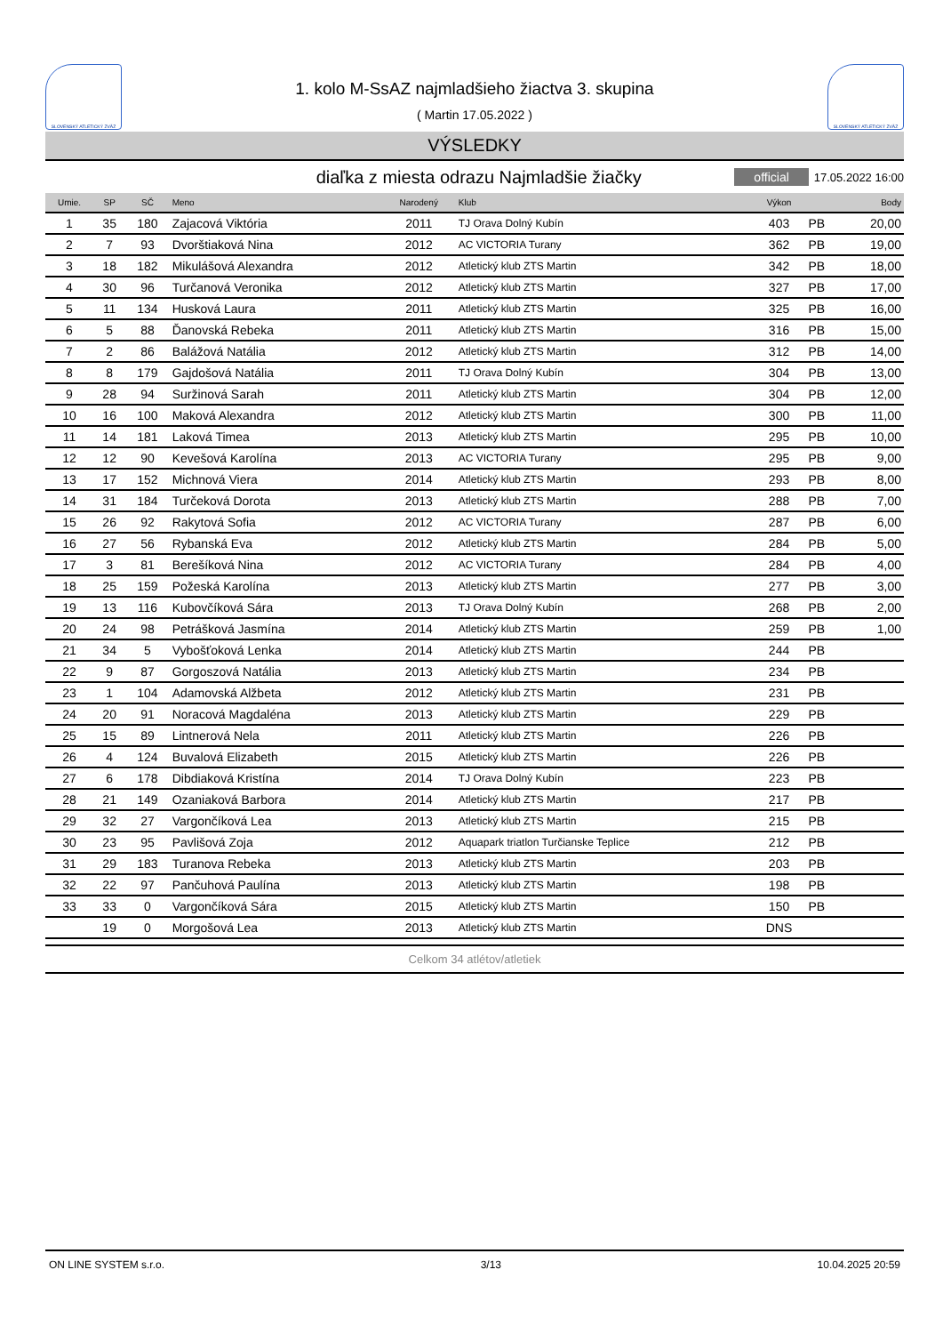SLOVENSKÝ ATLETICKÝ ZVÄZ
1. kolo M-SsAZ najmladšieho žiactva 3. skupina
( Martin 17.05.2022 )
SLOVENSKÝ ATLETICKÝ ZVÄZ
VÝSLEDKY
diaľka z miesta odrazu Najmladšie žiačky official 17.05.2022 16:00
| Umie. | SP | SČ | Meno | Narodený | Klub | Výkon | | Body |
| --- | --- | --- | --- | --- | --- | --- | --- | --- |
| 1 | 35 | 180 | Zajacová Viktória | 2011 | TJ Orava Dolný Kubín | 403 | PB | 20,00 |
| 2 | 7 | 93 | Dvorštiaková Nina | 2012 | AC VICTORIA Turany | 362 | PB | 19,00 |
| 3 | 18 | 182 | Mikulášová Alexandra | 2012 | Atletický klub ZTS Martin | 342 | PB | 18,00 |
| 4 | 30 | 96 | Turčanová Veronika | 2012 | Atletický klub ZTS Martin | 327 | PB | 17,00 |
| 5 | 11 | 134 | Husková Laura | 2011 | Atletický klub ZTS Martin | 325 | PB | 16,00 |
| 6 | 5 | 88 | Ďanovská Rebeka | 2011 | Atletický klub ZTS Martin | 316 | PB | 15,00 |
| 7 | 2 | 86 | Balážová Natália | 2012 | Atletický klub ZTS Martin | 312 | PB | 14,00 |
| 8 | 8 | 179 | Gajdošová Natália | 2011 | TJ Orava Dolný Kubín | 304 | PB | 13,00 |
| 9 | 28 | 94 | Suržinová Sarah | 2011 | Atletický klub ZTS Martin | 304 | PB | 12,00 |
| 10 | 16 | 100 | Maková Alexandra | 2012 | Atletický klub ZTS Martin | 300 | PB | 11,00 |
| 11 | 14 | 181 | Laková Timea | 2013 | Atletický klub ZTS Martin | 295 | PB | 10,00 |
| 12 | 12 | 90 | Kevešová Karolína | 2013 | AC VICTORIA Turany | 295 | PB | 9,00 |
| 13 | 17 | 152 | Michnová Viera | 2014 | Atletický klub ZTS Martin | 293 | PB | 8,00 |
| 14 | 31 | 184 | Turčeková Dorota | 2013 | Atletický klub ZTS Martin | 288 | PB | 7,00 |
| 15 | 26 | 92 | Rakytová Sofia | 2012 | AC VICTORIA Turany | 287 | PB | 6,00 |
| 16 | 27 | 56 | Rybanská Eva | 2012 | Atletický klub ZTS Martin | 284 | PB | 5,00 |
| 17 | 3 | 81 | Berešíková Nina | 2012 | AC VICTORIA Turany | 284 | PB | 4,00 |
| 18 | 25 | 159 | Požeská Karolína | 2013 | Atletický klub ZTS Martin | 277 | PB | 3,00 |
| 19 | 13 | 116 | Kubovčíková Sára | 2013 | TJ Orava Dolný Kubín | 268 | PB | 2,00 |
| 20 | 24 | 98 | Petrášková Jasmína | 2014 | Atletický klub ZTS Martin | 259 | PB | 1,00 |
| 21 | 34 | 5 | Vybošťoková Lenka | 2014 | Atletický klub ZTS Martin | 244 | PB | |
| 22 | 9 | 87 | Gorgoszová Natália | 2013 | Atletický klub ZTS Martin | 234 | PB | |
| 23 | 1 | 104 | Adamovská Alžbeta | 2012 | Atletický klub ZTS Martin | 231 | PB | |
| 24 | 20 | 91 | Noracová Magdaléna | 2013 | Atletický klub ZTS Martin | 229 | PB | |
| 25 | 15 | 89 | Lintnerová Nela | 2011 | Atletický klub ZTS Martin | 226 | PB | |
| 26 | 4 | 124 | Buvalová Elizabeth | 2015 | Atletický klub ZTS Martin | 226 | PB | |
| 27 | 6 | 178 | Dibdiaková Kristína | 2014 | TJ Orava Dolný Kubín | 223 | PB | |
| 28 | 21 | 149 | Ozaniaková Barbora | 2014 | Atletický klub ZTS Martin | 217 | PB | |
| 29 | 32 | 27 | Vargončíková Lea | 2013 | Atletický klub ZTS Martin | 215 | PB | |
| 30 | 23 | 95 | Pavlišová Zoja | 2012 | Aquapark triatlon Turčianske Teplice | 212 | PB | |
| 31 | 29 | 183 | Turanova Rebeka | 2013 | Atletický klub ZTS Martin | 203 | PB | |
| 32 | 22 | 97 | Pančuhová Paulína | 2013 | Atletický klub ZTS Martin | 198 | PB | |
| 33 | 33 | 0 | Vargončíková Sára | 2015 | Atletický klub ZTS Martin | 150 | PB | |
| | 19 | 0 | Morgošová Lea | 2013 | Atletický klub ZTS Martin | DNS | | |
Celkom 34 atlétov/atletiek
ON LINE SYSTEM s.r.o. 3/13 10.04.2025 20:59